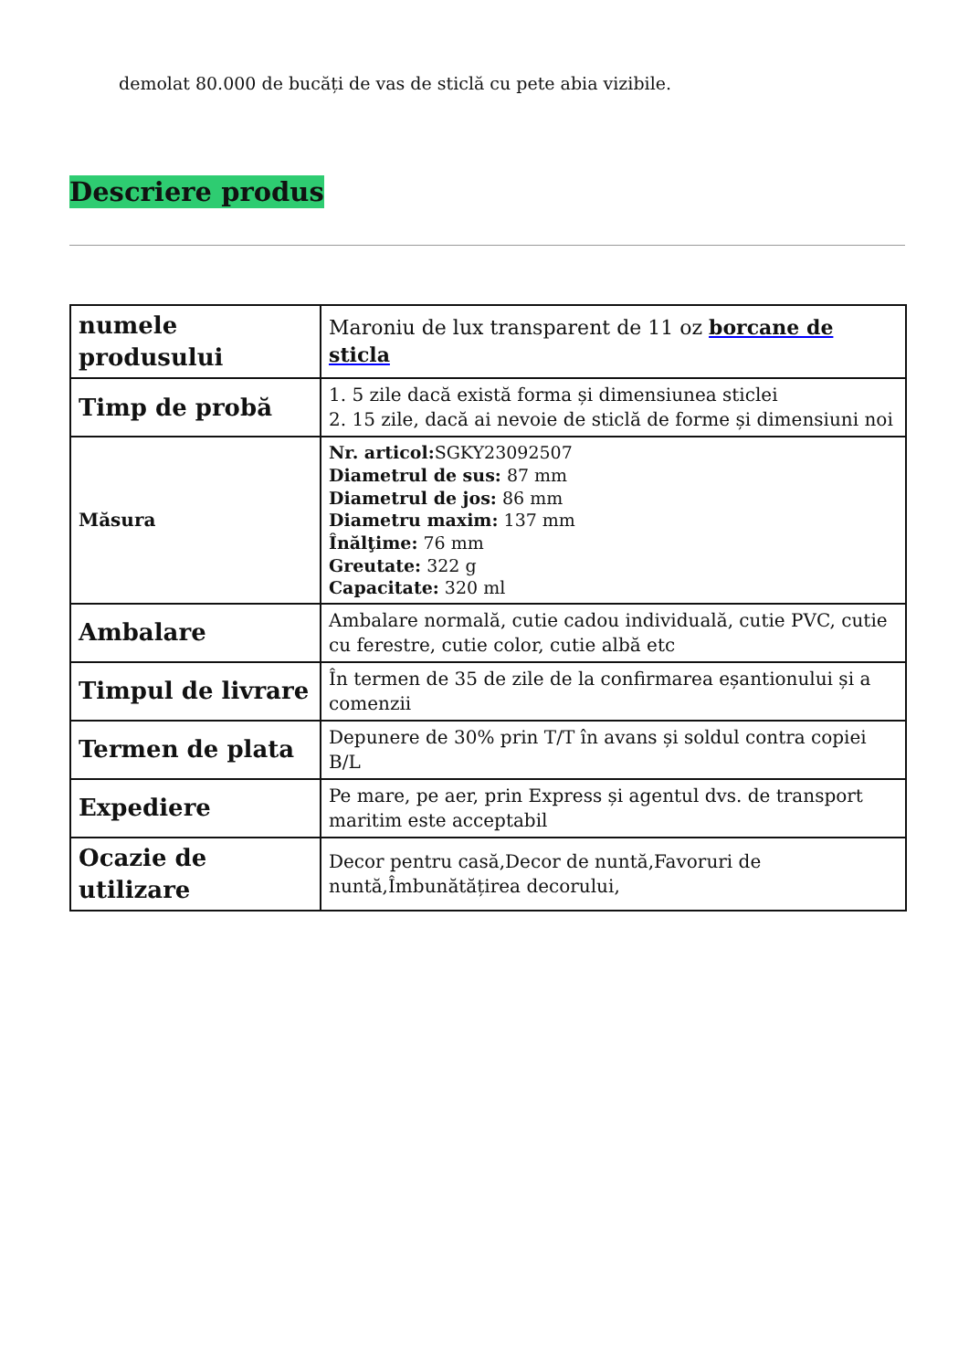demolat 80.000 de bucăți de vas de sticlă cu pete abia vizibile.
Descriere produs
| numele produsului | Maroniu de lux transparent de 11 oz borcane de sticla |
| Timp de probă | 1. 5 zile dacă există forma și dimensiunea sticlei 2. 15 zile, dacă ai nevoie de sticlă de forme și dimensiuni noi |
| Măsura | Nr. articol: SGKY23092507 Diametrul de sus: 87 mm Diametrul de jos: 86 mm Diametru maxim: 137 mm Înălţime: 76 mm Greutate: 322 g Capacitate: 320 ml |
| Ambalare | Ambalare normală, cutie cadou individuală, cutie PVC, cutie cu ferestre, cutie color, cutie albă etc |
| Timpul de livrare | În termen de 35 de zile de la confirmarea eșantionului și a comenzii |
| Termen de plata | Depunere de 30% prin T/T în avans și soldul contra copiei B/L |
| Expediere | Pe mare, pe aer, prin Express și agentul dvs. de transport maritim este acceptabil |
| Ocazie de utilizare | Decor pentru casă,Decor de nuntă,Favoruri de nuntă,Îmbunătățirea decorului, |